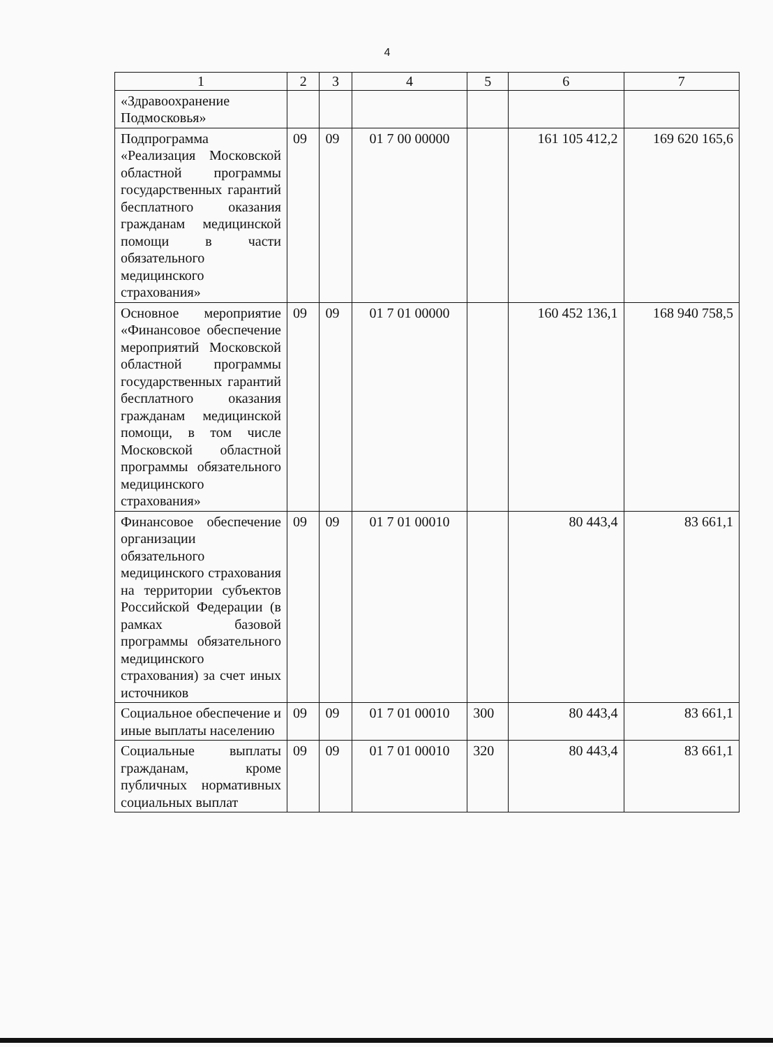4
| 1 | 2 | 3 | 4 | 5 | 6 | 7 |
| --- | --- | --- | --- | --- | --- | --- |
| «Здравоохранение Подмосковья» | | | | | | |
| Подпрограмма «Реализация Московской областной программы государственных гарантий бесплатного оказания гражданам медицинской помощи в части обязательного медицинского страхования» | 09 | 09 | 01 7 00 00000 | | 161 105 412,2 | 169 620 165,6 |
| Основное мероприятие «Финансовое обеспечение мероприятий Московской областной программы государственных гарантий бесплатного оказания гражданам медицинской помощи, в том числе Московской областной программы обязательного медицинского страхования» | 09 | 09 | 01 7 01 00000 | | 160 452 136,1 | 168 940 758,5 |
| Финансовое обеспечение организации обязательного медицинского страхования на территории субъектов Российской Федерации (в рамках базовой программы обязательного медицинского страхования) за счет иных источников | 09 | 09 | 01 7 01 00010 | | 80 443,4 | 83 661,1 |
| Социальное обеспечение и иные выплаты населению | 09 | 09 | 01 7 01 00010 | 300 | 80 443,4 | 83 661,1 |
| Социальные выплаты гражданам, кроме публичных нормативных социальных выплат | 09 | 09 | 01 7 01 00010 | 320 | 80 443,4 | 83 661,1 |